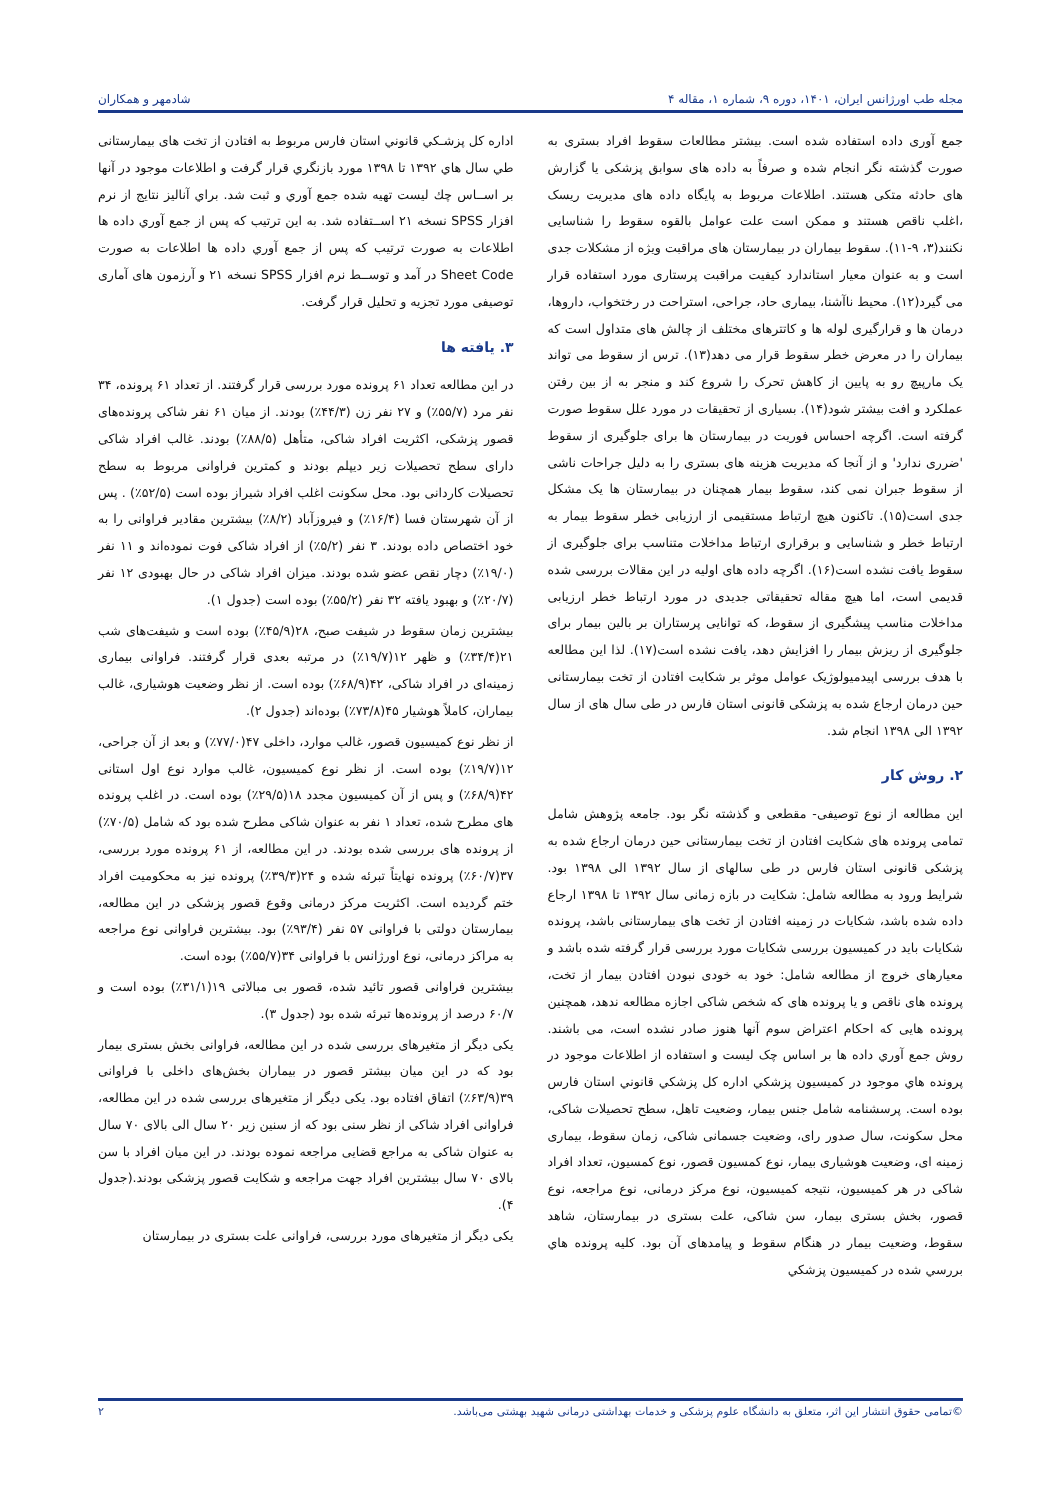مجله طب اورژانس ایران، ۱۴۰۱، دوره ۹، شماره ۱، مقاله ۴ شادمهر و همکاران
جمع آوری داده استفاده شده است. بیشتر مطالعات سقوط افراد بستری به صورت گذشته نگر انجام شده و صرفاً به داده های سوابق پزشکی یا گزارش های حادثه متکی هستند. اطلاعات مربوط به پایگاه داده های مدیریت ریسک ،اغلب ناقص هستند و ممکن است علت عوامل بالقوه سقوط را شناسایی نکنند(۳، ۹-۱۱). سقوط بیماران در بیمارستان های مراقبت ویژه از مشکلات جدی است و به عنوان معیار استاندارد کیفیت مراقبت پرستاری مورد استفاده قرار می گیرد(۱۲). محیط ناآشنا، بیماری حاد، جراحی، استراحت در رختخواب، داروها، درمان ها و قرارگیری لوله ها و کاتترهای مختلف از چالش های متداول است که بیماران را در معرض خطر سقوط قرار می دهد(۱۳). ترس از سقوط می تواند یک مارپیچ رو به پایین از کاهش تحرک را شروع کند و منجر به از بین رفتن عملکرد و افت بیشتر شود(۱۴). بسیاری از تحقیقات در مورد علل سقوط صورت گرفته است. اگرچه احساس فوریت در بیمارستان ها برای جلوگیری از سقوط 'ضرری ندارد' و از آنجا که مدیریت هزینه های بستری را به دلیل جراحات ناشی از سقوط جبران نمی کند، سقوط بیمار همچنان در بیمارستان ها یک مشکل جدی است(۱۵). تاکنون هیچ ارتباط مستقیمی از ارزیابی خطر سقوط بیمار به ارتباط خطر و شناسایی و برقراری ارتباط مداخلات متناسب برای جلوگیری از سقوط یافت نشده است(۱۶). اگرچه داده های اولیه در این مقالات بررسی شده قدیمی است، اما هیچ مقاله تحقیقاتی جدیدی در مورد ارتباط خطر ارزیابی مداخلات مناسب پیشگیری از سقوط، که توانایی پرستاران بر بالین بیمار برای جلوگیری از ریزش بیمار را افزایش دهد، یافت نشده است(۱۷). لذا این مطالعه با هدف بررسی اپیدمیولوژیک عوامل موثر بر شکایت افتادن از تخت بیمارستانی حین درمان ارجاع شده به پزشکی قانونی استان فارس در طی سال های از سال ۱۳۹۲ الی ۱۳۹۸ انجام شد.
۲. روش کار
این مطالعه از نوع توصیفی- مقطعی و گذشته نگر بود. جامعه پژوهش شامل تمامی پرونده های شکایت افتادن از تخت بیمارستانی حین درمان ارجاع شده به پزشکی قانونی استان فارس در طی سالهای از سال ۱۳۹۲ الی ۱۳۹۸ بود. شرایط ورود به مطالعه شامل: شکایت در بازه زمانی سال ۱۳۹۲ تا ۱۳۹۸ ارجاع داده شده باشد، شکایات در زمینه افتادن از تخت های بیمارستانی باشد، پرونده شکایات باید در کمیسیون بررسی شکایات مورد بررسی قرار گرفته شده باشد و معیارهای خروج از مطالعه شامل: خود به خودی نبودن افتادن بیمار از تخت، پرونده های ناقص و یا پرونده های که شخص شاکی اجازه مطالعه ندهد، همچنین پرونده هایی که احکام اعتراض سوم آنها هنوز صادر نشده است، می باشند. روش جمع آوري داده ها بر اساس چک ليست و استفاده از اطلاعات موجود در پرونده هاي موجود در كميسيون پزشكي اداره كل پزشكي قانوني استان فارس بوده است. پرسشنامه شامل جنس بیمار، وضعیت تاهل، سطح تحصیلات شاکی، محل سکونت، سال صدور رای، وضعیت جسمانی شاکی، زمان سقوط، بیماری زمینه ای، وضعیت هوشیاری بیمار، نوع کمسیون قصور، نوع کمسیون، تعداد افراد شاکی در هر کمیسیون، نتیجه کمیسیون، نوع مرکز درمانی، نوع مراجعه، نوع قصور، بخش بستری بیمار، سن شاکی، علت بستری در بیمارستان، شاهد سقوط، وضعیت بیمار در هنگام سقوط و پیامدهای آن بود. کليه پرونده هاي بررسي شده در كميسيون پزشكي
اداره كل پزشـكي قانوني استان فارس مربوط به افتادن از تخت های بیمارستانی طي سال هاي ۱۳۹۲ تا ۱۳۹۸ مورد بازنگري قرار گرفت و اطلاعات موجود در آنها بر اســاس چك ليست تهيه شده جمع آوري و ثبت شد. براي آناليز نتايج از نرم افزار SPSS نسخه ۲۱ اســتفاده شد. به اين ترتيب كه پس از جمع آوري داده ها اطلاعات به صورت ترتيب كه پس از جمع آوري داده ها اطلاعات به صورت Sheet Code در آمد و توســط نرم افزار SPSS نسخه ۲۱ و آرزمون های آماری توصیفی مورد تجزیه و تحلیل قرار گرفت.
۳. یافته ها
در این مطالعه تعداد ۶۱ پرونده مورد بررسی قرار گرفتند. از تعداد ۶۱ پرونده، ۳۴ نفر مرد (۵۵/۷٪) و ۲۷ نفر زن (۴۴/۳٪) بودند. از میان ۶۱ نفر شاکی پرونده‌های قصور پزشکی، اکثریت افراد شاکی، متأهل (۸۸/۵٪) بودند. غالب افراد شاکی دارای سطح تحصیلات زیر دیپلم بودند و کمترین فراوانی مربوط به سطح تحصیلات کاردانی بود. محل سکونت اغلب افراد شیراز بوده است (۵۲/۵٪) . پس از آن شهرستان فسا (۱۶/۴٪) و فیروزآباد (۸/۲٪) بیشترین مقادیر فراوانی را به خود اختصاص داده بودند. ۳ نفر (۵/۲٪) از افراد شاکی فوت نموده‌اند و ۱۱ نفر (۱۹/۰٪) دچار نقص عضو شده بودند. میزان افراد شاکی در حال بهبودی ۱۲ نفر (۲۰/۷٪) و بهبود یافته ۳۲ نفر (۵۵/۲٪) بوده است (جدول ۱).
بیشترین زمان سقوط در شیفت صبح، ۲۸(۴۵/۹٪) بوده است و شیفت‌های شب ۲۱(۳۴/۴٪) و ظهر ۱۲(۱۹/۷٪) در مرتبه بعدی قرار گرفتند. فراوانی بیماری زمینه‌ای در افراد شاکی، ۴۲(۶۸/۹٪) بوده است. از نظر وضعیت هوشیاری، غالب بیماران، کاملاً هوشیار ۴۵(۷۳/۸٪) بوده‌اند (جدول ۲).
از نظر نوع کمیسیون قصور، غالب موارد، داخلی ۴۷(۷۷/۰٪) و بعد از آن جراحی، ۱۲(۱۹/۷٪) بوده است. از نظر نوع کمیسیون، غالب موارد نوع اول استانی ۴۲(۶۸/۹٪) و پس از آن کمیسیون مجدد ۱۸(۲۹/۵٪) بوده است. در اغلب پرونده های مطرح شده، تعداد ۱ نفر به عنوان شاکی مطرح شده بود که شامل (۷۰/۵٪) از پرونده های بررسی شده بودند. در این مطالعه، از ۶۱ پرونده مورد بررسی، ۳۷(۶۰/۷٪) پرونده نهایتاً تبرئه شده و ۲۴(۳۹/۳٪) پرونده نیز به محکومیت افراد ختم گردیده است. اکثریت مرکز درمانی وقوع قصور پزشکی در این مطالعه، بیمارستان دولتی با فراوانی ۵۷ نفر (۹۳/۴٪) بود. بیشترین فراوانی نوع مراجعه به مراکز درمانی، نوع اورژانس با فراوانی ۳۴(۵۵/۷٪) بوده است.
بیشترین فراوانی قصور تائید شده، قصور بی مبالاتی ۱۹(۳۱/۱٪) بوده است و ۶۰/۷ درصد از پرونده‌ها تبرئه شده بود (جدول ۳).
یکی دیگر از متغیرهای بررسی شده در این مطالعه، فراوانی بخش بستری بیمار بود که در این میان بیشتر قصور در بیماران بخش‌های داخلی با فراوانی ۳۹(۶۳/۹٪) اتفاق افتاده بود. یکی دیگر از متغیرهای بررسی شده در این مطالعه، فراوانی افراد شاکی از نظر سنی بود که از سنین زیر ۲۰ سال الی بالای ۷۰ سال به عنوان شاکی به مراجع قضایی مراجعه نموده بودند. در این میان افراد با سن بالای ۷۰ سال بیشترین افراد جهت مراجعه و شکایت قصور پزشکی بودند.(جدول ۴).
یکی دیگر از متغیرهای مورد بررسی، فراوانی علت بستری در بیمارستان
©تمامی حقوق انتشار این اثر، متعلق به دانشگاه علوم پزشکی و خدمات بهداشتی درمانی شهید بهشتی می‌باشد. ۲